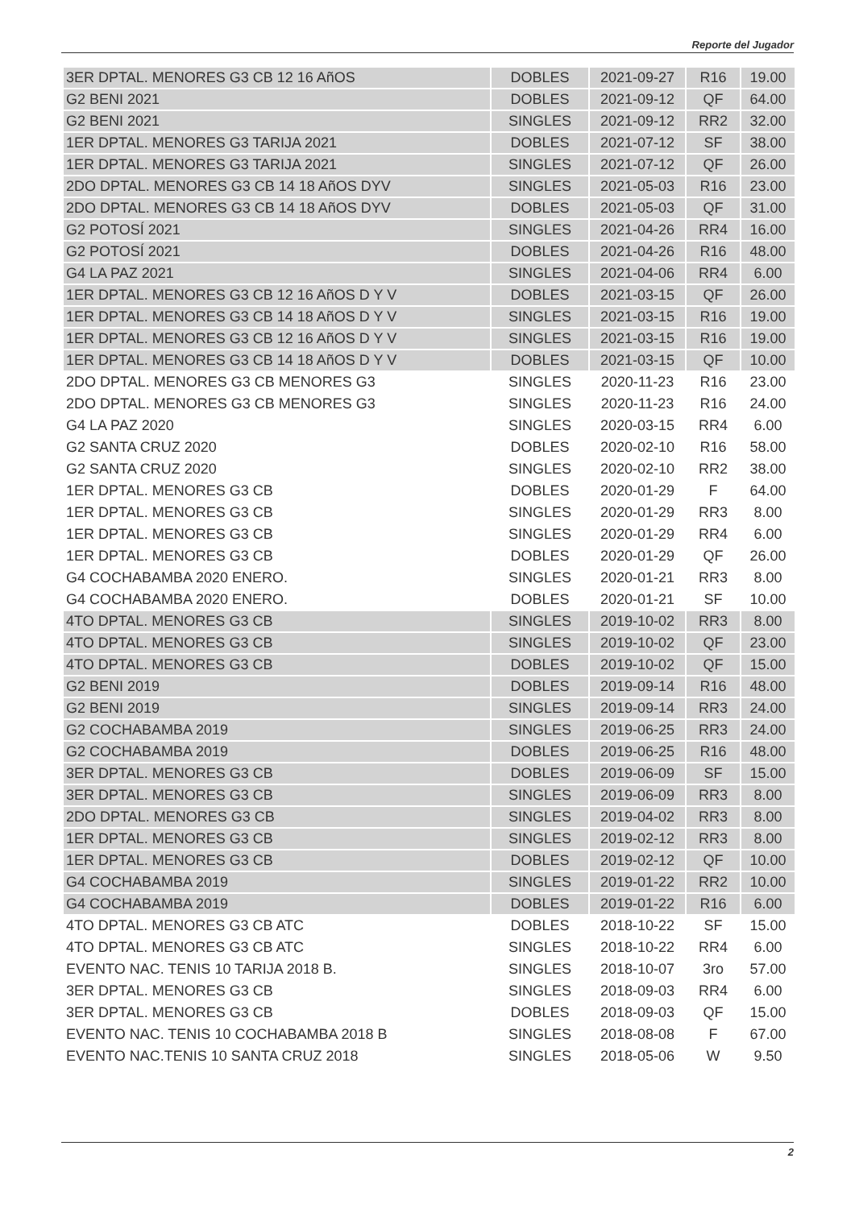Reporte del Jugador
| 3ER DPTAL. MENORES G3 CB 12 16 AñOS | DOBLES | 2021-09-27 | R16 | 19.00 |
| G2 BENI 2021 | DOBLES | 2021-09-12 | QF | 64.00 |
| G2 BENI 2021 | SINGLES | 2021-09-12 | RR2 | 32.00 |
| 1ER DPTAL. MENORES G3 TARIJA 2021 | DOBLES | 2021-07-12 | SF | 38.00 |
| 1ER DPTAL. MENORES G3 TARIJA 2021 | SINGLES | 2021-07-12 | QF | 26.00 |
| 2DO DPTAL. MENORES G3 CB 14 18 AñOS DYV | SINGLES | 2021-05-03 | R16 | 23.00 |
| 2DO DPTAL. MENORES G3 CB 14 18 AñOS DYV | DOBLES | 2021-05-03 | QF | 31.00 |
| G2 POTOSÍ 2021 | SINGLES | 2021-04-26 | RR4 | 16.00 |
| G2 POTOSÍ 2021 | DOBLES | 2021-04-26 | R16 | 48.00 |
| G4 LA PAZ 2021 | SINGLES | 2021-04-06 | RR4 | 6.00 |
| 1ER DPTAL. MENORES G3 CB 12 16 AñOS D Y V | DOBLES | 2021-03-15 | QF | 26.00 |
| 1ER DPTAL. MENORES G3 CB 14 18 AñOS D Y V | SINGLES | 2021-03-15 | R16 | 19.00 |
| 1ER DPTAL. MENORES G3 CB 12 16 AñOS D Y V | SINGLES | 2021-03-15 | R16 | 19.00 |
| 1ER DPTAL. MENORES G3 CB 14 18 AñOS D Y V | DOBLES | 2021-03-15 | QF | 10.00 |
| 2DO DPTAL. MENORES G3 CB MENORES G3 | SINGLES | 2020-11-23 | R16 | 23.00 |
| 2DO DPTAL. MENORES G3 CB MENORES G3 | SINGLES | 2020-11-23 | R16 | 24.00 |
| G4 LA PAZ 2020 | SINGLES | 2020-03-15 | RR4 | 6.00 |
| G2 SANTA CRUZ 2020 | DOBLES | 2020-02-10 | R16 | 58.00 |
| G2 SANTA CRUZ 2020 | SINGLES | 2020-02-10 | RR2 | 38.00 |
| 1ER DPTAL. MENORES G3 CB | DOBLES | 2020-01-29 | F | 64.00 |
| 1ER DPTAL. MENORES G3 CB | SINGLES | 2020-01-29 | RR3 | 8.00 |
| 1ER DPTAL. MENORES G3 CB | SINGLES | 2020-01-29 | RR4 | 6.00 |
| 1ER DPTAL. MENORES G3 CB | DOBLES | 2020-01-29 | QF | 26.00 |
| G4 COCHABAMBA 2020 ENERO. | SINGLES | 2020-01-21 | RR3 | 8.00 |
| G4 COCHABAMBA 2020 ENERO. | DOBLES | 2020-01-21 | SF | 10.00 |
| 4TO DPTAL. MENORES G3 CB | SINGLES | 2019-10-02 | RR3 | 8.00 |
| 4TO DPTAL. MENORES G3 CB | SINGLES | 2019-10-02 | QF | 23.00 |
| 4TO DPTAL. MENORES G3 CB | DOBLES | 2019-10-02 | QF | 15.00 |
| G2 BENI 2019 | DOBLES | 2019-09-14 | R16 | 48.00 |
| G2 BENI 2019 | SINGLES | 2019-09-14 | RR3 | 24.00 |
| G2 COCHABAMBA 2019 | SINGLES | 2019-06-25 | RR3 | 24.00 |
| G2 COCHABAMBA 2019 | DOBLES | 2019-06-25 | R16 | 48.00 |
| 3ER DPTAL. MENORES G3 CB | DOBLES | 2019-06-09 | SF | 15.00 |
| 3ER DPTAL. MENORES G3 CB | SINGLES | 2019-06-09 | RR3 | 8.00 |
| 2DO DPTAL. MENORES G3 CB | SINGLES | 2019-04-02 | RR3 | 8.00 |
| 1ER DPTAL. MENORES G3 CB | SINGLES | 2019-02-12 | RR3 | 8.00 |
| 1ER DPTAL. MENORES G3 CB | DOBLES | 2019-02-12 | QF | 10.00 |
| G4 COCHABAMBA 2019 | SINGLES | 2019-01-22 | RR2 | 10.00 |
| G4 COCHABAMBA 2019 | DOBLES | 2019-01-22 | R16 | 6.00 |
| 4TO DPTAL. MENORES G3 CB ATC | DOBLES | 2018-10-22 | SF | 15.00 |
| 4TO DPTAL. MENORES G3 CB ATC | SINGLES | 2018-10-22 | RR4 | 6.00 |
| EVENTO NAC. TENIS 10 TARIJA 2018 B. | SINGLES | 2018-10-07 | 3ro | 57.00 |
| 3ER DPTAL. MENORES G3 CB | SINGLES | 2018-09-03 | RR4 | 6.00 |
| 3ER DPTAL. MENORES G3 CB | DOBLES | 2018-09-03 | QF | 15.00 |
| EVENTO NAC. TENIS 10 COCHABAMBA 2018 B | SINGLES | 2018-08-08 | F | 67.00 |
| EVENTO NAC.TENIS 10 SANTA CRUZ 2018 | SINGLES | 2018-05-06 | W | 9.50 |
2